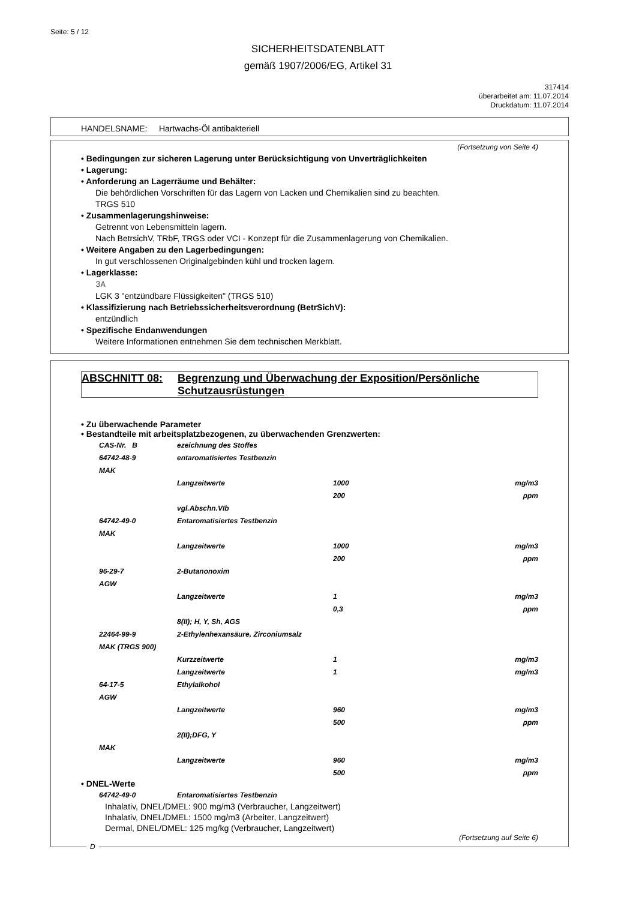Seite: 5 / 12
SICHERHEITSDATENBLATT
gemäß 1907/2006/EG, Artikel 31
317414
überarbeitet am: 11.07.2014
Druckdatum: 11.07.2014
HANDELSNAME: Hartwachs-Öl antibakteriell
(Fortsetzung von Seite 4)
• Bedingungen zur sicheren Lagerung unter Berücksichtigung von Unverträglichkeiten
• Lagerung:
• Anforderung an Lagerräume und Behälter:
Die behördlichen Vorschriften für das Lagern von Lacken und Chemikalien sind zu beachten.
TRGS 510
• Zusammenlagerungshinweise:
Getrennt von Lebensmitteln lagern.
Nach BetrsichV, TRbF, TRGS oder VCI - Konzept für die Zusammenlagerung von Chemikalien.
• Weitere Angaben zu den Lagerbedingungen:
In gut verschlossenen Originalgebinden kühl und trocken lagern.
• Lagerklasse:
3A
LGK 3 "entzündbare Flüssigkeiten" (TRGS 510)
• Klassifizierung nach Betriebssicherheitsverordnung (BetrSichV):
entzündlich
• Spezifische Endanwendungen
Weitere Informationen entnehmen Sie dem technischen Merkblatt.
ABSCHNITT 08: Begrenzung und Überwachung der Exposition/Persönliche Schutzausrüstungen
• Zu überwachende Parameter
• Bestandteile mit arbeitsplatzbezogenen, zu überwachenden Grenzwerten:
| CAS-Nr. B | ezeichnung des Stoffes | | |
| 64742-48-9 | entaromatisiertes Testbenzin | | |
| MAK | | | |
| | Langzeitwerte | 1000 | mg/m3 |
| | | 200 | ppm |
| | vgl.Abschn.VIb | | |
| 64742-49-0 | Entaromatisiertes Testbenzin | | |
| MAK | | | |
| | Langzeitwerte | 1000 | mg/m3 |
| | | 200 | ppm |
| 96-29-7 | 2-Butanonoxim | | |
| AGW | | | |
| | Langzeitwerte | 1 | mg/m3 |
| | | 0,3 | ppm |
| | 8(II); H, Y, Sh, AGS | | |
| 22464-99-9 | 2-Ethylenhexansäure, Zirconiumsalz | | |
| MAK (TRGS 900) | | | |
| | Kurzzeitwerte | 1 | mg/m3 |
| | Langzeitwerte | 1 | mg/m3 |
| 64-17-5 | Ethylalkohol | | |
| AGW | | | |
| | Langzeitwerte | 960 | mg/m3 |
| | | 500 | ppm |
| | 2(II);DFG, Y | | |
| MAK | | | |
| | Langzeitwerte | 960 | mg/m3 |
| | | 500 | ppm |
• DNEL-Werte
| 64742-49-0 | Entaromatisiertes Testbenzin |
Inhalativ, DNEL/DMEL: 900 mg/m3 (Verbraucher, Langzeitwert)
Inhalativ, DNEL/DMEL: 1500 mg/m3 (Arbeiter, Langzeitwert)
Dermal, DNEL/DMEL: 125 mg/kg (Verbraucher, Langzeitwert)
(Fortsetzung auf Seite 6)
D